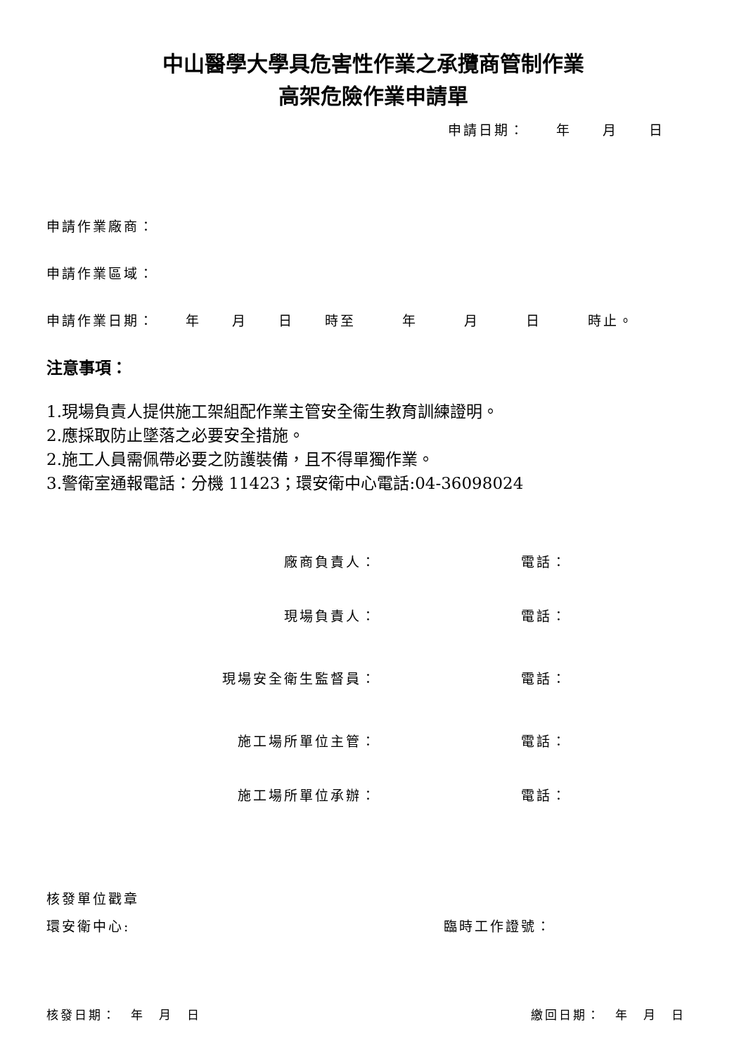中山醫學大學具危害性作業之承攬商管制作業
高架危險作業申請單
申請日期：　　年　　月　　日
申請作業廠商：
申請作業區域：
申請作業日期：　　年　　月　　日　　時至　　　年　　　月　　　日　　　時止。
注意事項：
1.現場負責人提供施工架組配作業主管安全衛生教育訓練證明。
2.應採取防止墜落之必要安全措施。
2.施工人員需佩帶必要之防護裝備，且不得單獨作業。
3.警衛室通報電話：分機 11423；環安衛中心電話:04-36098024
廠商負責人： 電話：
現場負責人： 電話：
現場安全衛生監督員： 電話：
施工場所單位主管： 電話：
施工場所單位承辦： 電話：
核發單位戳章
環安衛中心: 臨時工作證號：
核發日期：　年　月　日 繳回日期：　年　月　日